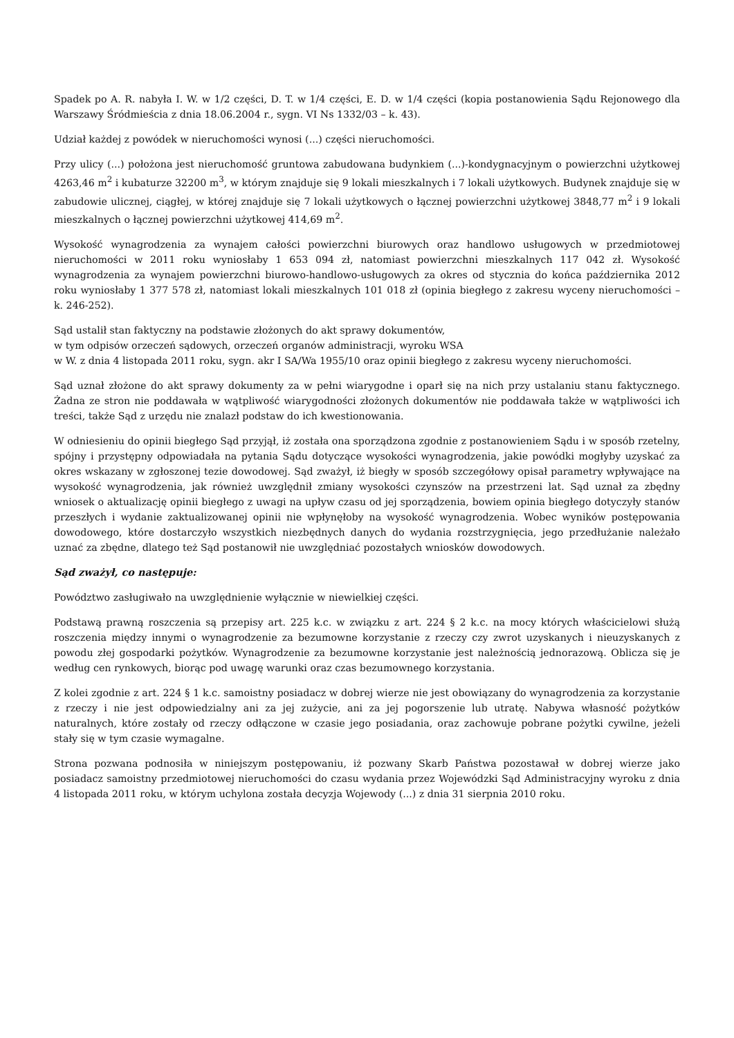Spadek po A. R. nabyła I. W. w 1/2 części, D. T. w 1/4 części, E. D. w 1/4 części (kopia postanowienia Sądu Rejonowego dla Warszawy Śródmieścia z dnia 18.06.2004 r., sygn. VI Ns 1332/03 – k. 43).
Udział każdej z powódek w nieruchomości wynosi (...) części nieruchomości.
Przy ulicy (...) położona jest nieruchomość gruntowa zabudowana budynkiem (...)-kondygnacyjnym o powierzchni użytkowej 4263,46 m<sup>2</sup> i kubaturze 32200 m<sup>3</sup>, w którym znajduje się 9 lokali mieszkalnych i 7 lokali użytkowych. Budynek znajduje się w zabudowie ulicznej, ciągłej, w której znajduje się 7 lokali użytkowych o łącznej powierzchni użytkowej 3848,77 m<sup>2</sup> i 9 lokali mieszkalnych o łącznej powierzchni użytkowej 414,69 m<sup>2</sup>.
Wysokość wynagrodzenia za wynajem całości powierzchni biurowych oraz handlowo usługowych w przedmiotowej nieruchomości w 2011 roku wyniosłaby 1 653 094 zł, natomiast powierzchni mieszkalnych 117 042 zł. Wysokość wynagrodzenia za wynajem powierzchni biurowo-handlowo-usługowych za okres od stycznia do końca października 2012 roku wyniosłaby 1 377 578 zł, natomiast lokali mieszkalnych 101 018 zł (opinia biegłego z zakresu wyceny nieruchomości – k. 246-252).
Sąd ustalił stan faktyczny na podstawie złożonych do akt sprawy dokumentów,
w tym odpisów orzeczeń sądowych, orzeczeń organów administracji, wyroku WSA
w W. z dnia 4 listopada 2011 roku, sygn. akr I SA/Wa 1955/10 oraz opinii biegłego z zakresu wyceny nieruchomości.
Sąd uznał złożone do akt sprawy dokumenty za w pełni wiarygodne i oparł się na nich przy ustalaniu stanu faktycznego. Żadna ze stron nie poddawała w wątpliwość wiarygodności złożonych dokumentów nie poddawała także w wątpliwości ich treści, także Sąd z urzędu nie znalazł podstaw do ich kwestionowania.
W odniesieniu do opinii biegłego Sąd przyjął, iż została ona sporządzona zgodnie z postanowieniem Sądu i w sposób rzetelny, spójny i przystępny odpowiadała na pytania Sądu dotyczące wysokości wynagrodzenia, jakie powódki mogłyby uzyskać za okres wskazany w zgłoszonej tezie dowodowej. Sąd zważył, iż biegły w sposób szczegółowy opisał parametry wpływające na wysokość wynagrodzenia, jak również uwzględnił zmiany wysokości czynszów na przestrzeni lat. Sąd uznał za zbędny wniosek o aktualizację opinii biegłego z uwagi na upływ czasu od jej sporządzenia, bowiem opinia biegłego dotyczyły stanów przeszłych i wydanie zaktualizowanej opinii nie wpłynęłoby na wysokość wynagrodzenia. Wobec wyników postępowania dowodowego, które dostarczyło wszystkich niezbędnych danych do wydania rozstrzygnięcia, jego przedłużanie należało uznać za zbędne, dlatego też Sąd postanowił nie uwzględniać pozostałych wniosków dowodowych.
Sąd zważył, co następuje:
Powództwo zasługiwało na uwzględnienie wyłącznie w niewielkiej części.
Podstawą prawną roszczenia są przepisy art. 225 k.c. w związku z art. 224 § 2 k.c. na mocy których właścicielowi służą roszczenia między innymi o wynagrodzenie za bezumowne korzystanie z rzeczy czy zwrot uzyskanych i nieuzyskanych z powodu złej gospodarki pożytków. Wynagrodzenie za bezumowne korzystanie jest należnością jednorazową. Oblicza się je według cen rynkowych, biorąc pod uwagę warunki oraz czas bezumownego korzystania.
Z kolei zgodnie z art. 224 § 1 k.c. samoistny posiadacz w dobrej wierze nie jest obowiązany do wynagrodzenia za korzystanie z rzeczy i nie jest odpowiedzialny ani za jej zużycie, ani za jej pogorszenie lub utratę. Nabywa własność pożytków naturalnych, które zostały od rzeczy odłączone w czasie jego posiadania, oraz zachowuje pobrane pożytki cywilne, jeżeli stały się w tym czasie wymagalne.
Strona pozwana podnosiła w niniejszym postępowaniu, iż pozwany Skarb Państwa pozostawał w dobrej wierze jako posiadacz samoistny przedmiotowej nieruchomości do czasu wydania przez Wojewódzki Sąd Administracyjny wyroku z dnia 4 listopada 2011 roku, w którym uchylona została decyzja Wojewody (...) z dnia 31 sierpnia 2010 roku.